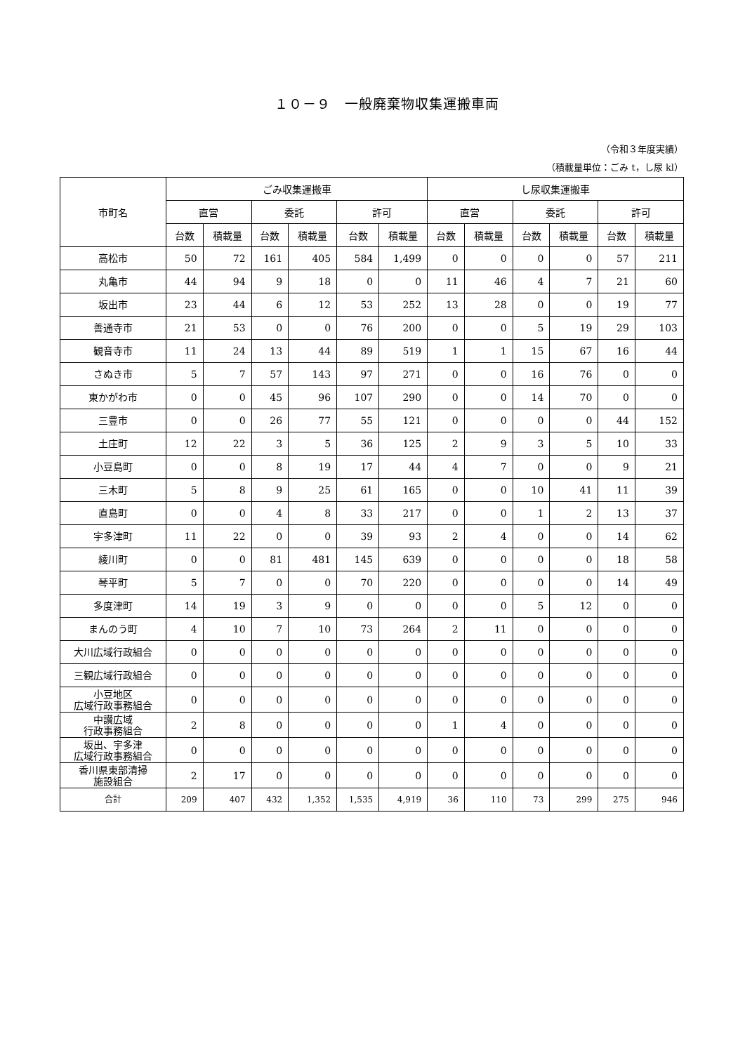１０－９　一般廃棄物収集運搬車両
（令和３年度実績）
（積載量単位：ごみ t，し尿 kl）
| 市町名 | ごみ収集運搬車 | | | | | | し尿収集運搬車 | | | | | |
| --- | --- | --- | --- | --- | --- | --- | --- | --- | --- | --- | --- | --- |
| | 直営 | | 委託 | | 許可 | | 直営 | | 委託 | | 許可 | |
| | 台数 | 積載量 | 台数 | 積載量 | 台数 | 積載量 | 台数 | 積載量 | 台数 | 積載量 | 台数 | 積載量 |
| 高松市 | 50 | 72 | 161 | 405 | 584 | 1,499 | 0 | 0 | 0 | 0 | 57 | 211 |
| 丸亀市 | 44 | 94 | 9 | 18 | 0 | 0 | 11 | 46 | 4 | 7 | 21 | 60 |
| 坂出市 | 23 | 44 | 6 | 12 | 53 | 252 | 13 | 28 | 0 | 0 | 19 | 77 |
| 善通寺市 | 21 | 53 | 0 | 0 | 76 | 200 | 0 | 0 | 5 | 19 | 29 | 103 |
| 観音寺市 | 11 | 24 | 13 | 44 | 89 | 519 | 1 | 1 | 15 | 67 | 16 | 44 |
| さぬき市 | 5 | 7 | 57 | 143 | 97 | 271 | 0 | 0 | 16 | 76 | 0 | 0 |
| 東かがわ市 | 0 | 0 | 45 | 96 | 107 | 290 | 0 | 0 | 14 | 70 | 0 | 0 |
| 三豊市 | 0 | 0 | 26 | 77 | 55 | 121 | 0 | 0 | 0 | 0 | 44 | 152 |
| 土庄町 | 12 | 22 | 3 | 5 | 36 | 125 | 2 | 9 | 3 | 5 | 10 | 33 |
| 小豆島町 | 0 | 0 | 8 | 19 | 17 | 44 | 4 | 7 | 0 | 0 | 9 | 21 |
| 三木町 | 5 | 8 | 9 | 25 | 61 | 165 | 0 | 0 | 10 | 41 | 11 | 39 |
| 直島町 | 0 | 0 | 4 | 8 | 33 | 217 | 0 | 0 | 1 | 2 | 13 | 37 |
| 宇多津町 | 11 | 22 | 0 | 0 | 39 | 93 | 2 | 4 | 0 | 0 | 14 | 62 |
| 綾川町 | 0 | 0 | 81 | 481 | 145 | 639 | 0 | 0 | 0 | 0 | 18 | 58 |
| 琴平町 | 5 | 7 | 0 | 0 | 70 | 220 | 0 | 0 | 0 | 0 | 14 | 49 |
| 多度津町 | 14 | 19 | 3 | 9 | 0 | 0 | 0 | 0 | 5 | 12 | 0 | 0 |
| まんのう町 | 4 | 10 | 7 | 10 | 73 | 264 | 2 | 11 | 0 | 0 | 0 | 0 |
| 大川広域行政組合 | 0 | 0 | 0 | 0 | 0 | 0 | 0 | 0 | 0 | 0 | 0 | 0 |
| 三観広域行政組合 | 0 | 0 | 0 | 0 | 0 | 0 | 0 | 0 | 0 | 0 | 0 | 0 |
| 小豆地区 広域行政事務組合 | 0 | 0 | 0 | 0 | 0 | 0 | 0 | 0 | 0 | 0 | 0 | 0 |
| 中讃広域 行政事務組合 | 2 | 8 | 0 | 0 | 0 | 0 | 1 | 4 | 0 | 0 | 0 | 0 |
| 坂出、宇多津 広域行政事務組合 | 0 | 0 | 0 | 0 | 0 | 0 | 0 | 0 | 0 | 0 | 0 | 0 |
| 香川県東部清掃 施設組合 | 2 | 17 | 0 | 0 | 0 | 0 | 0 | 0 | 0 | 0 | 0 | 0 |
| 合計 | 209 | 407 | 432 | 1,352 | 1,535 | 4,919 | 36 | 110 | 73 | 299 | 275 | 946 |